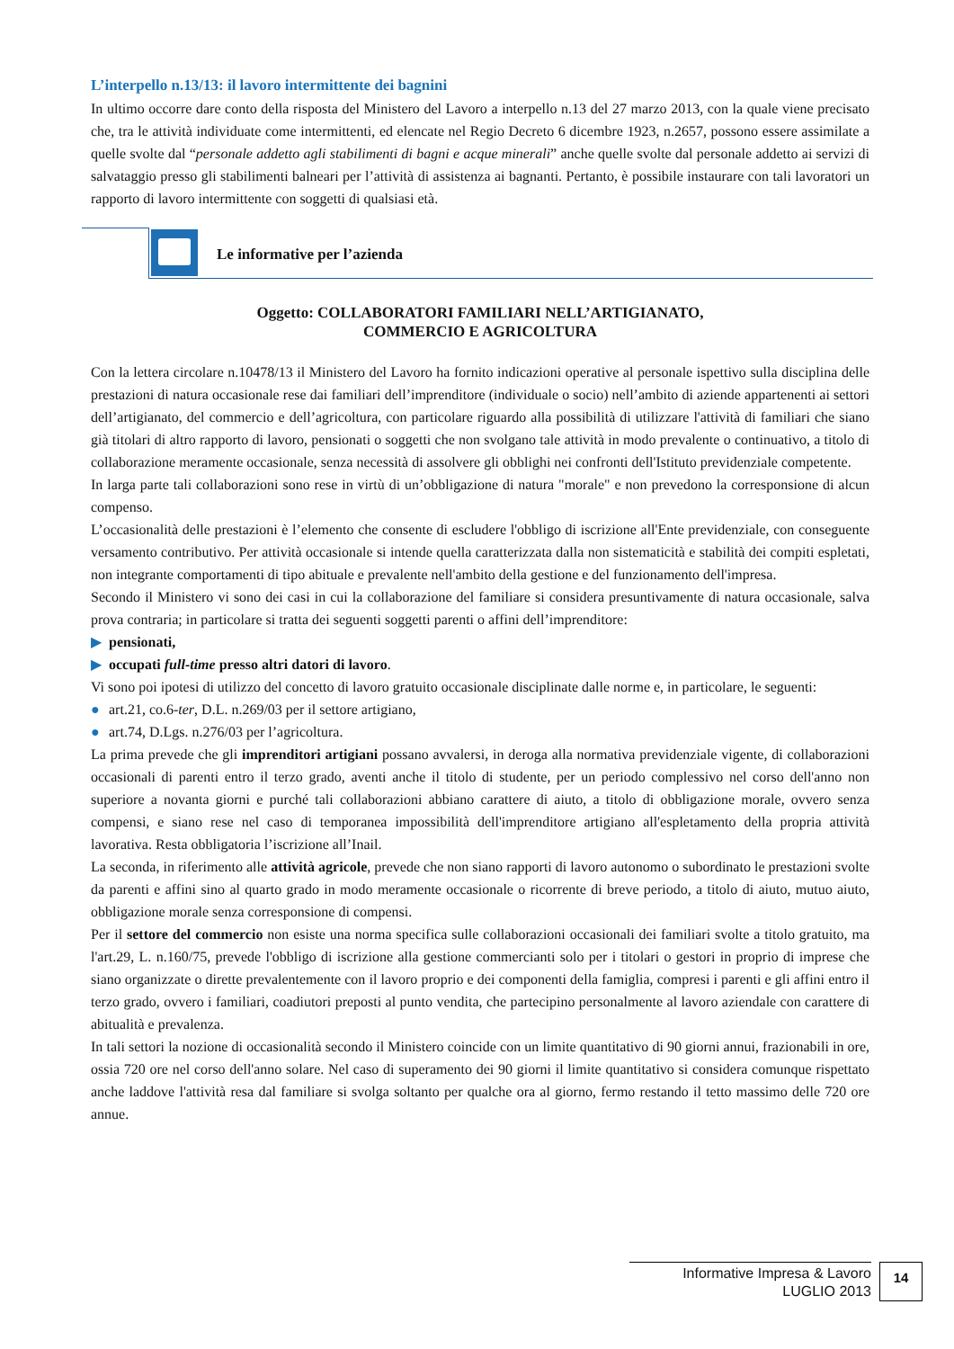L’interpello n.13/13: il lavoro intermittente dei bagnini
In ultimo occorre dare conto della risposta del Ministero del Lavoro a interpello n.13 del 27 marzo 2013, con la quale viene precisato che, tra le attività individuate come intermittenti, ed elencate nel Regio Decreto 6 dicembre 1923, n.2657, possono essere assimilate a quelle svolte dal “personale addetto agli stabilimenti di bagni e acque minerali” anche quelle svolte dal personale addetto ai servizi di salvataggio presso gli stabilimenti balneari per l’attività di assistenza ai bagnanti. Pertanto, è possibile instaurare con tali lavoratori un rapporto di lavoro intermittente con soggetti di qualsiasi età.
Le informative per l’azienda
Oggetto: COLLABORATORI FAMILIARI NELL’ARTIGIANATO,
COMMERCIO E AGRICOLTURA
Con la lettera circolare n.10478/13 il Ministero del Lavoro ha fornito indicazioni operative al personale ispettivo sulla disciplina delle prestazioni di natura occasionale rese dai familiari dell’imprenditore (individuale o socio) nell’ambito di aziende appartenenti ai settori dell’artigianato, del commercio e dell’agricoltura, con particolare riguardo alla possibilità di utilizzare l'attività di familiari che siano già titolari di altro rapporto di lavoro, pensionati o soggetti che non svolgano tale attività in modo prevalente o continuativo, a titolo di collaborazione meramente occasionale, senza necessità di assolvere gli obblighi nei confronti dell'Istituto previdenziale competente.
In larga parte tali collaborazioni sono rese in virtù di un’obbligazione di natura "morale" e non prevedono la corresponsione di alcun compenso.
L’occasionalità delle prestazioni è l’elemento che consente di escludere l'obbligo di iscrizione all'Ente previdenziale, con conseguente versamento contributivo. Per attività occasionale si intende quella caratterizzata dalla non sistematicità e stabilità dei compiti espletati, non integrante comportamenti di tipo abituale e prevalente nell'ambito della gestione e del funzionamento dell'impresa.
Secondo il Ministero vi sono dei casi in cui la collaborazione del familiare si considera presuntivamente di natura occasionale, salva prova contraria; in particolare si tratta dei seguenti soggetti parenti o affini dell’imprenditore:
▶ pensionati,
▶ occupati full-time presso altri datori di lavoro.
Vi sono poi ipotesi di utilizzo del concetto di lavoro gratuito occasionale disciplinate dalle norme e, in particolare, le seguenti:
● art.21, co.6-ter, D.L. n.269/03 per il settore artigiano,
● art.74, D.Lgs. n.276/03 per l’agricoltura.
La prima prevede che gli imprenditori artigiani possano avvalersi, in deroga alla normativa previdenziale vigente, di collaborazioni occasionali di parenti entro il terzo grado, aventi anche il titolo di studente, per un periodo complessivo nel corso dell'anno non superiore a novanta giorni e purché tali collaborazioni abbiano carattere di aiuto, a titolo di obbligazione morale, ovvero senza compensi, e siano rese nel caso di temporanea impossibilità dell'imprenditore artigiano all'espletamento della propria attività lavorativa. Resta obbligatoria l’iscrizione all’Inail.
La seconda, in riferimento alle attività agricole, prevede che non siano rapporti di lavoro autonomo o subordinato le prestazioni svolte da parenti e affini sino al quarto grado in modo meramente occasionale o ricorrente di breve periodo, a titolo di aiuto, mutuo aiuto, obbligazione morale senza corresponsione di compensi.
Per il settore del commercio non esiste una norma specifica sulle collaborazioni occasionali dei familiari svolte a titolo gratuito, ma l'art.29, L. n.160/75, prevede l'obbligo di iscrizione alla gestione commercianti solo per i titolari o gestori in proprio di imprese che siano organizzate o dirette prevalentemente con il lavoro proprio e dei componenti della famiglia, compresi i parenti e gli affini entro il terzo grado, ovvero i familiari, coadiutori preposti al punto vendita, che partecipino personalmente al lavoro aziendale con carattere di abitualità e prevalenza.
In tali settori la nozione di occasionalità secondo il Ministero coincide con un limite quantitativo di 90 giorni annui, frazionabili in ore, ossia 720 ore nel corso dell'anno solare. Nel caso di superamento dei 90 giorni il limite quantitativo si considera comunque rispettato anche laddove l'attività resa dal familiare si svolga soltanto per qualche ora al giorno, fermo restando il tetto massimo delle 720 ore annue.
Informative Impresa & Lavoro
LUGLIO 2013
14